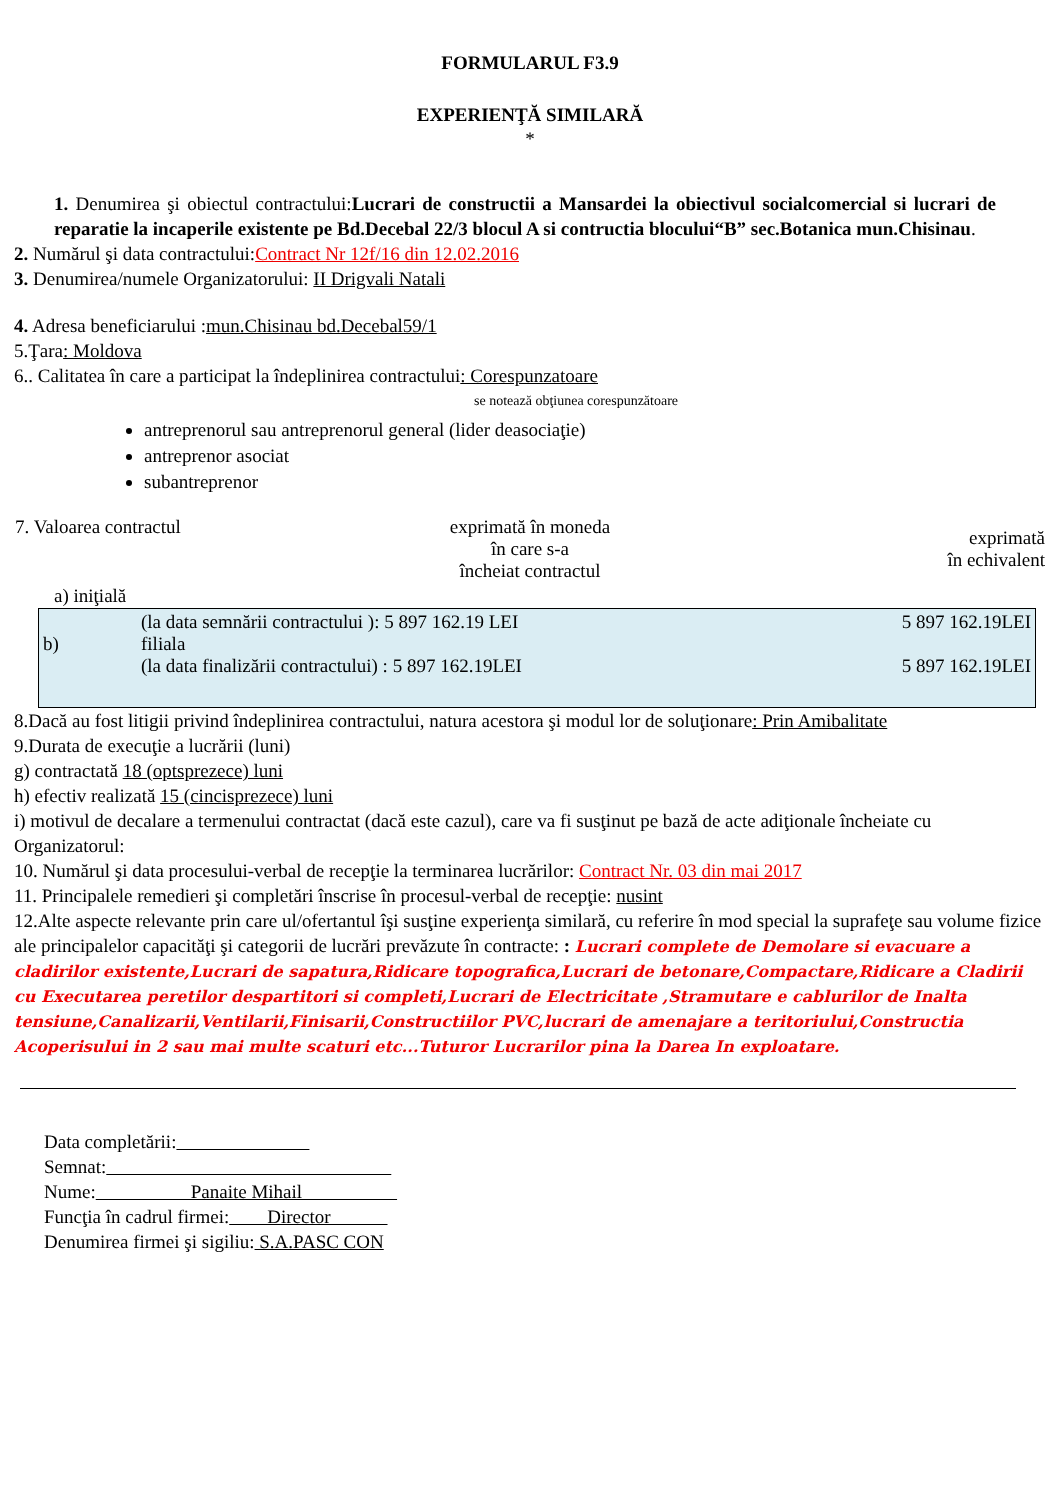FORMULARUL F3.9
EXPERIENŢĂ SIMILARĂ
*
1. Denumirea şi obiectul contractului:Lucrari de constructii a Mansardei la obiectivul socialcomercial si lucrari de reparatie la incaperile existente pe Bd.Decebal 22/3 blocul A si contructia blocului“B” sec.Botanica mun.Chisinau.
2. Numărul şi data contractului:Contract Nr 12f/16 din 12.02.2016
3. Denumirea/numele Organizatorului: II Drigvali Natali
4. Adresa beneficiarului :mun.Chisinau bd.Decebal59/1
5.Ţara: Moldova
6.. Calitatea în care a participat la îndeplinirea contractului: Corespunzatoare
se notează obţiunea corespunzătoare
antreprenorul sau antreprenorul general (lider deasociaţie)
antreprenor asociat
subantreprenor
| 7. Valoarea contractul | exprimată în moneda în care s-a încheiat contractul | exprimată în echivalent |
a) iniţială
| | (la data semnării contractului ): 5 897 162.19 LEI | 5 897 162.19LEI |
| b) | filiala | |
| | (la data finalizării contractului) : 5 897 162.19LEI | 5 897 162.19LEI |
8.Dacă au fost litigii privind îndeplinirea contractului, natura acestora şi modul lor de soluţionare: Prin Amibalitate
9.Durata de execuţie a lucrării (luni)
g) contractată 18 (optsprezece) luni
h) efectiv realizată 15 (cincisprezece) luni
i) motivul de decalare a termenului contractat (dacă este cazul), care va fi susţinut pe bază de acte adiţionale încheiate cu Organizatorul:
10. Numărul şi data procesului-verbal de recepţie la terminarea lucrărilor: Contract Nr. 03 din mai 2017
11. Principalele remedieri şi completări înscrise în procesul-verbal de recepţie: nusint
12.Alte aspecte relevante prin care ul/ofertantul îşi susţine experienţa similară, cu referire în mod special la suprafeţe sau volume fizice ale principalelor capacităţi şi categorii de lucrări prevăzute în contracte: : Lucrari complete de Demolare si evacuare a cladirilor existente,Lucrari de sapatura,Ridicare topografica,Lucrari de betonare,Compactare,Ridicare a Cladirii cu Executarea peretilor despartitori si completi,Lucrari de Electricitate ,Stramutare e cablurilor de Inalta tensiune,Canalizarii,Ventilarii,Finisarii,Constructiilor PVC,lucrari de amenajare a teritoriului,Constructia Acoperisului in 2 sau mai multe scaturi etc...Tuturor Lucrarilor pina la Darea In exploatare.
Data completării:       
Semnat:               
Nume:     Panaite Mihail     
Funcţia în cadrul firmei:  Director   
Denumirea firmei şi sigiliu: S.A.PASC CON